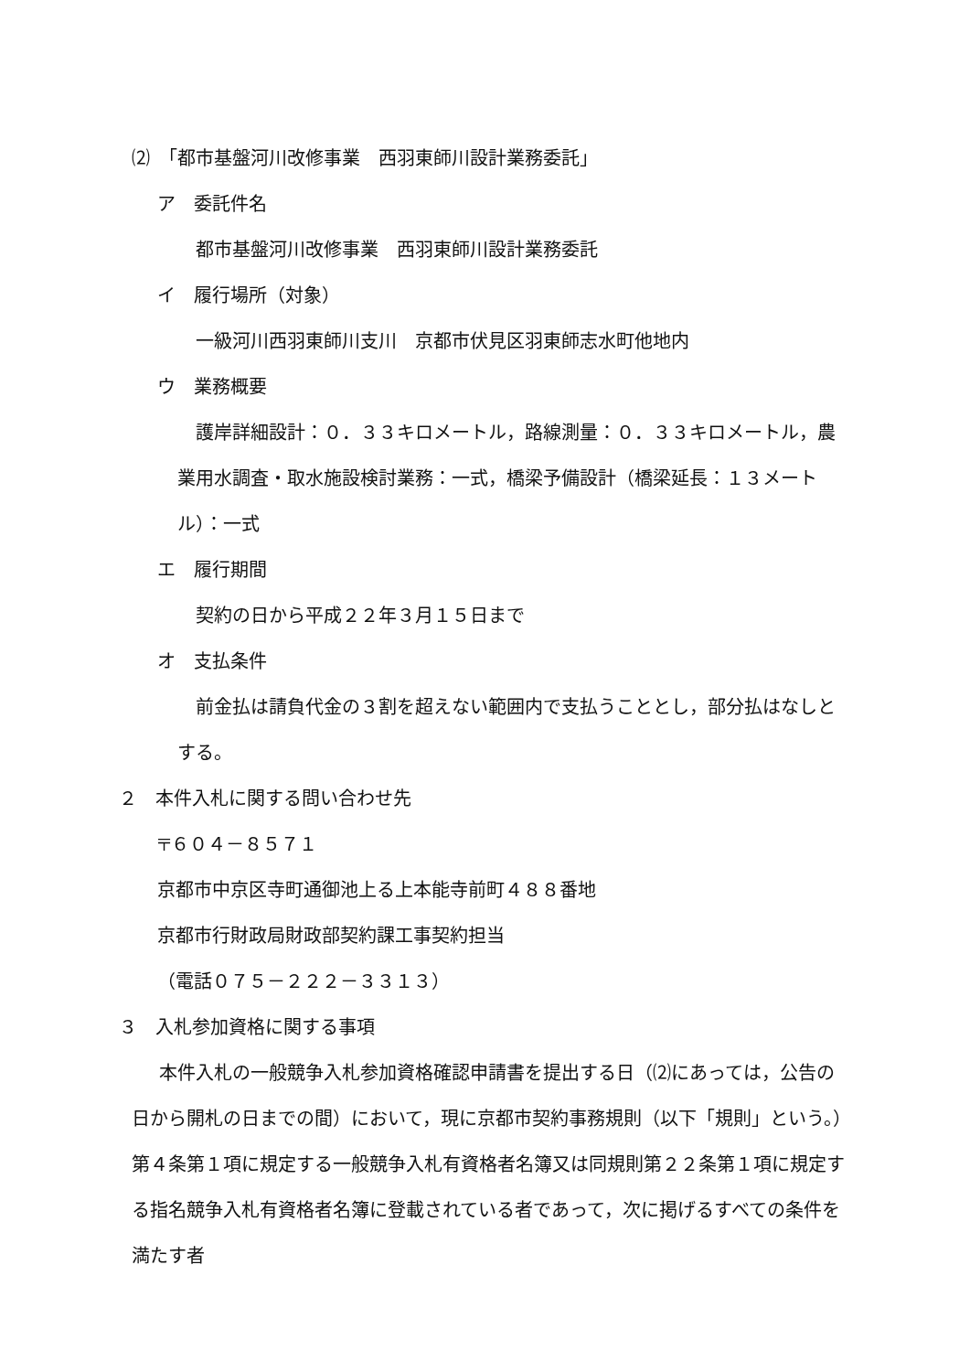⑵　「都市基盤河川改修事業　西羽東師川設計業務委託」
ア　委託件名
都市基盤河川改修事業　西羽東師川設計業務委託
イ　履行場所（対象）
一級河川西羽東師川支川　京都市伏見区羽東師志水町他地内
ウ　業務概要
護岸詳細設計：０．３３キロメートル，路線測量：０．３３キロメートル，農業用水調査・取水施設検討業務：一式，橋梁予備設計（橋梁延長：１３メートル）：一式
エ　履行期間
契約の日から平成２２年３月１５日まで
オ　支払条件
前金払は請負代金の３割を超えない範囲内で支払うこととし，部分払はなしとする。
２　本件入札に関する問い合わせ先
〒６０４－８５７１
京都市中京区寺町通御池上る上本能寺前町４８８番地
京都市行財政局財政部契約課工事契約担当
（電話０７５－２２２－３３１３）
３　入札参加資格に関する事項
本件入札の一般競争入札参加資格確認申請書を提出する日（⑵にあっては，公告の日から開札の日までの間）において，現に京都市契約事務規則（以下「規則」という。）第４条第１項に規定する一般競争入札有資格者名簿又は同規則第２２条第１項に規定する指名競争入札有資格者名簿に登載されている者であって，次に掲げるすべての条件を満たす者